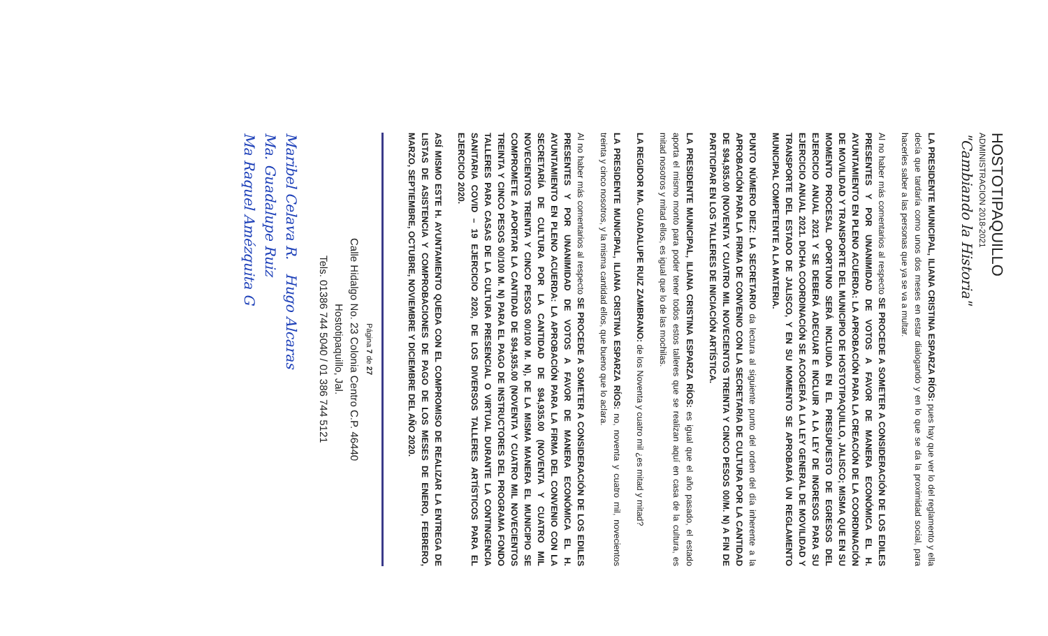HOSTOTIPAQUILLO
ADMINISTRACION 2018-2021
"Cambiando la Historia"
LA PRESIDENTE MUNICIPAL, ILIANA CRISTINA ESPARZA RÍOS: pues hay que ver lo del reglamento y ella decía que tardaría como unos dos meses en estar dialogando y en lo que se da la proximidad social, para hacerles saber a las personas que ya se va a multar.
Al no haber más comentarios al respecto SE PROCEDE A SOMETER A CONSIDERACIÓN DE LOS EDILES PRESENTES Y POR UNANIMIDAD DE VOTOS A FAVOR DE MANERA ECONÓMICA EL H. AYUNTAMIENTO EN PLENO ACUERDA: LA APROBACIÓN PARA LA CREACIÓN DE LA COORDINACIÓN DE MOVILIDAD Y TRANSPORTE DEL MUNICIPIO DE HOSTOTIPAQUILLO, JALISCO; MISMA QUE EN SU MOMENTO PROCESAL OPORTUNO SERÁ INCLUIDA EN EL PRESUPUESTO DE EGRESOS DEL EJERCICIO ANUAL 2021 Y SE DEBERÁ ADECUAR E INCLUIR A LA LEY DE INGRESOS PARA SU EJERCICIO ANUAL 2021. DICHA COORDINACIÓN SE ACOGERÁ A LA LEY GENERAL DE MOVILIDAD Y TRANSPORTE DEL ESTADO DE JALISCO, Y EN SU MOMENTO SE APROBARÁ UN REGLAMENTO MUNICIPAL COMPETENTE A LA MATERIA.
PUNTO NÚMERO DIEZ: LA SECRETARIO da lectura al siguiente punto del orden del día inherente a la APROBACIÓN PARA LA FIRMA DE CONVENIO CON LA SECRETARIA DE CULTURA POR LA CANTIDAD DE $94,935.00 (NOVENTA Y CUATRO MIL NOVECIENTOS TREINTA Y CINCO PESOS 00/M. N) A FIN DE PARTICIPAR EN LOS TALLERES DE INICIACIÓN ARTÍSTICA.
LA PRESIDENTE MUNICIPAL, ILIANA CRISTINA ESPARZA RÍOS: es igual que el año pasado, el estado aporta el mismo monto para poder tener todos estos talleres que se realizan aquí en casa de la cultura, es mitad nosotros y mitad ellos, es igual que lo de las mochilas.
LA REGIDOR MA. GUADALUPE RUIZ ZAMBRANO: de los Noventa y cuatro mil ¿es mitad y mitad?
LA PRESIDENTE MUNICIPAL, ILIANA CRISTINA ESPARZA RÍOS: no, noventa y cuatro mil, novecientos treinta y cinco nosotros, y la misma cantidad ellos, que bueno que lo aclara.
Al no haber más comentarios al respecto SE PROCEDE A SOMETER A CONSIDERACIÓN DE LOS EDILES PRESENTES Y POR UNANIMIDAD DE VOTOS A FAVOR DE MANERA ECONÓMICA EL H. AYUNTAMIENTO EN PLENO ACUERDA: LA APROBACIÓN PARA LA FIRMA DEL CONVENIO CON LA SECRETARÍA DE CULTURA POR LA CANTIDAD DE $94,935.00 (NOVENTA Y CUATRO MIL NOVECIENTOS TREINTA Y CINCO PESOS 00/100 M. N), DE LA MISMA MANERA EL MUNICIPIO SE COMPROMETE A APORTAR LA CANTIDAD DE $94,935.00 (NOVENTA Y CUATRO MIL NOVECIENTOS TREINTA Y CINCO PESOS 00/100 M. N) PARA EL PAGO DE INSTRUCTORES DEL PROGRAMA FONDO TALLERES PARA CASAS DE LA CULTURA PRESENCIAL O VIRTUAL DURANTE LA CONTINGENCIA SANITARIA COVID – 19 EJERCICIO 2020, DE LOS DIVERSOS TALLERES ARTÍSTICOS PARA EL EJERCICIO 2020.
ASÍ MISMO ESTE H. AYUNTAMIENTO QUEDA CON EL COMPROMISO DE REALIZAR LA ENTREGA DE LISTAS DE ASISTENCIA Y COMPROBACIONES DE PAGO DE LOS MESES DE ENERO, FEBRERO, MARZO, SEPTIEMBRE, OCTUBRE, NOVIEMBRE Y DICIEMBRE DEL AÑO 2020.
Página 7 de 27
Calle Hidalgo No. 23 Colonia Centro C.P. 46440
Hostotipaquillo, Jal.
Tels. 01386 744 5040 / 01 386 744 5121
Maribel Celava R. Hugo Alcaras
Ma. Guadalupe Ruiz
Ma Raquel Amézquita G